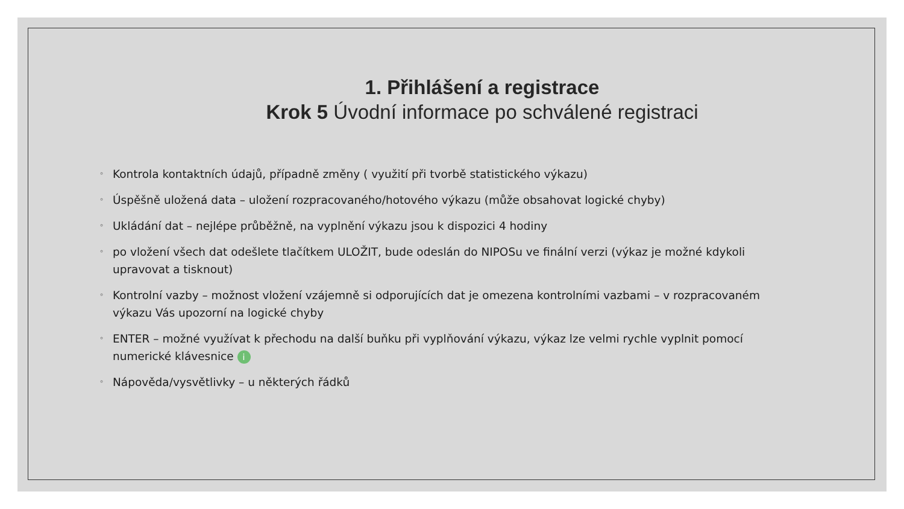1. Přihlášení a registrace
Krok 5 Úvodní informace po schválené registraci
◦ Kontrola kontaktních údajů, případně změny ( využití při tvorbě statistického výkazu)
◦ Úspěšně uložená data – uložení rozpracovaného/hotového výkazu (může obsahovat logické chyby)
◦ Ukládání dat – nejlépe průběžně, na vyplnění výkazu jsou k dispozici 4 hodiny
◦ po vložení všech dat odešlete tlačítkem ULOŽIT, bude odeslán do NIPOSu ve finální verzi (výkaz je možné kdykoli upravovat a tisknout)
◦ Kontrolní vazby – možnost vložení vzájemně si odporujících dat je omezena kontrolními vazbami – v rozpracovaném výkazu Vás upozorní na logické chyby
◦ ENTER – možné využívat k přechodu na další buňku při vyplňování výkazu, výkaz lze velmi rychle vyplnit pomocí numerické klávesnice i
◦ Nápověda/vysvětlivky – u některých řádků